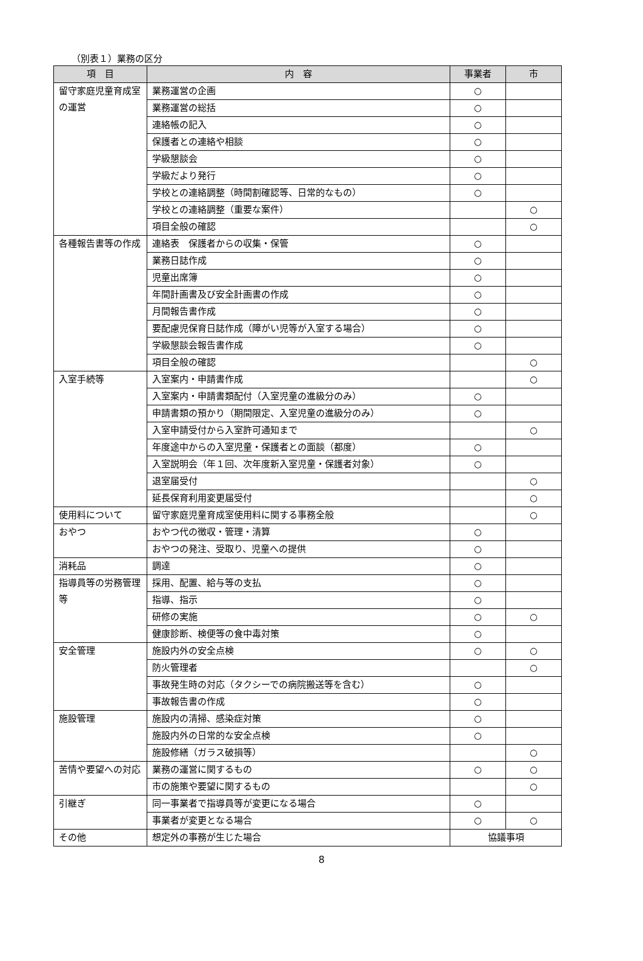（別表１）業務の区分
| 項 目 | 内 容 | 事業者 | 市 |
| --- | --- | --- | --- |
| 留守家庭児童育成室の運営 | 業務運営の企画 | ○ | |
| | 業務運営の総括 | ○ | |
| | 連絡帳の記入 | ○ | |
| | 保護者との連絡や相談 | ○ | |
| | 学級懇談会 | ○ | |
| | 学級だより発行 | ○ | |
| | 学校との連絡調整（時間割確認等、日常的なもの） | ○ | |
| | 学校との連絡調整（重要な案件） | | ○ |
| | 項目全般の確認 | | ○ |
| 各種報告書等の作成 | 連絡表 保護者からの収集・保管 | ○ | |
| | 業務日誌作成 | ○ | |
| | 児童出席簿 | ○ | |
| | 年間計画書及び安全計画書の作成 | ○ | |
| | 月間報告書作成 | ○ | |
| | 要配慮児保育日誌作成（障がい児等が入室する場合） | ○ | |
| | 学級懇談会報告書作成 | ○ | |
| | 項目全般の確認 | | ○ |
| 入室手続等 | 入室案内・申請書作成 | | ○ |
| | 入室案内・申請書類配付（入室児童の進級分のみ） | ○ | |
| | 申請書類の預かり（期間限定、入室児童の進級分のみ） | ○ | |
| | 入室申請受付から入室許可通知まで | | ○ |
| | 年度途中からの入室児童・保護者との面談（都度） | ○ | |
| | 入室説明会（年１回、次年度新入室児童・保護者対象） | ○ | |
| | 退室届受付 | | ○ |
| | 延長保育利用変更届受付 | | ○ |
| 使用料について | 留守家庭児童育成室使用料に関する事務全般 | | ○ |
| おやつ | おやつ代の徴収・管理・清算 | ○ | |
| | おやつの発注、受取り、児童への提供 | ○ | |
| 消耗品 | 調達 | ○ | |
| 指導員等の労務管理等 | 採用、配置、給与等の支払 | ○ | |
| | 指導、指示 | ○ | |
| | 研修の実施 | ○ | ○ |
| | 健康診断、検便等の食中毒対策 | ○ | |
| 安全管理 | 施設内外の安全点検 | ○ | ○ |
| | 防火管理者 | | ○ |
| | 事故発生時の対応（タクシーでの病院搬送等を含む） | ○ | |
| | 事故報告書の作成 | ○ | |
| 施設管理 | 施設内の清掃、感染症対策 | ○ | |
| | 施設内外の日常的な安全点検 | ○ | |
| | 施設修繕（ガラス破損等） | | ○ |
| 苦情や要望への対応 | 業務の運営に関するもの | ○ | ○ |
| | 市の施策や要望に関するもの | | ○ |
| 引継ぎ | 同一事業者で指導員等が変更になる場合 | ○ | |
| | 事業者が変更となる場合 | ○ | ○ |
| その他 | 想定外の事務が生じた場合 | 協議事項 | |
8